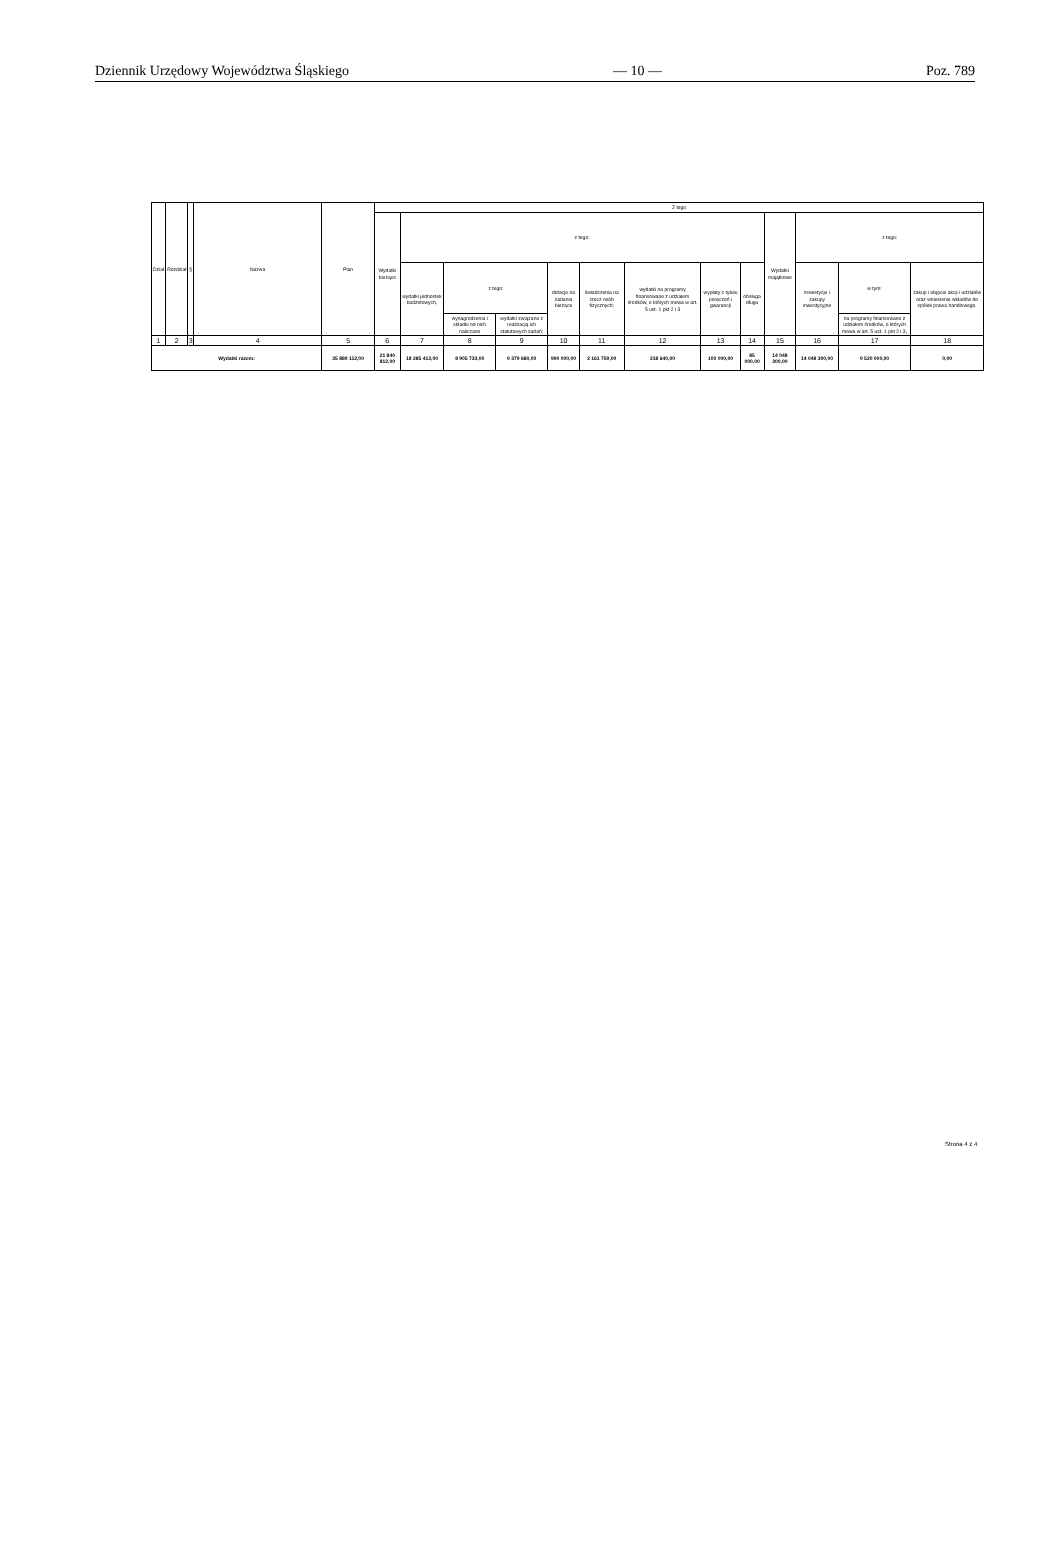Dziennik Urzędowy Województwa Śląskiego — 10 — Poz. 789
| Dział | Rozdział | § | Nazwa | Plan | Z tego | | | | | | | | | | | | |
| --- | --- | --- | --- | --- | --- | --- | --- | --- | --- | --- | --- | --- | --- | --- | --- | --- | --- |
| | | | | | Wydatki bieżące | z tego: | | | | | | | | Wydatki majątkowe | z tego: | | |
| | | | | | | wydatki jednostek budżetowych, | z tego: | | dotacje na zadania bieżące | świadczenia na rzecz osób fizycznych; | wydatki na programy finansowane z udziałem środków, o których mowa w art. 5 ust. 1 pkt 2 i 3 | wypłaty z tytułu poręczeń i gwarancji | obsługa długu | | inwestycje i zakupy inwestycyjne | w tym: | zakup i objęcie akcji i udziałów oraz wniesienie wkładów do spółek prawa handlowego. |
| | | | | | | | wynagrodzenia i składki od nich naliczane | wydatki związane z realizacją ich statutowych zadań; | | | | | | | | na programy finansowane z udziałem środków, o których mowa w art. 5 ust. 1 pkt 2 i 3, | |
| 1 | 2 | 3 | 4 | 5 | 6 | 7 | 8 | 9 | 10 | 11 | 12 | 13 | 14 | 15 | 16 | 17 | 18 |
| Wydatki razem: | | | | 35 889 112,00 | 21 840 812,00 | 18 285 413,00 | 8 905 733,00 | 9 379 680,00 | 990 000,00 | 2 161 759,00 | 218 640,00 | 100 000,00 | 85 000,00 | 14 048 300,00 | 14 048 300,00 | 9 520 000,00 | 0,00 |
Strona 4 z 4